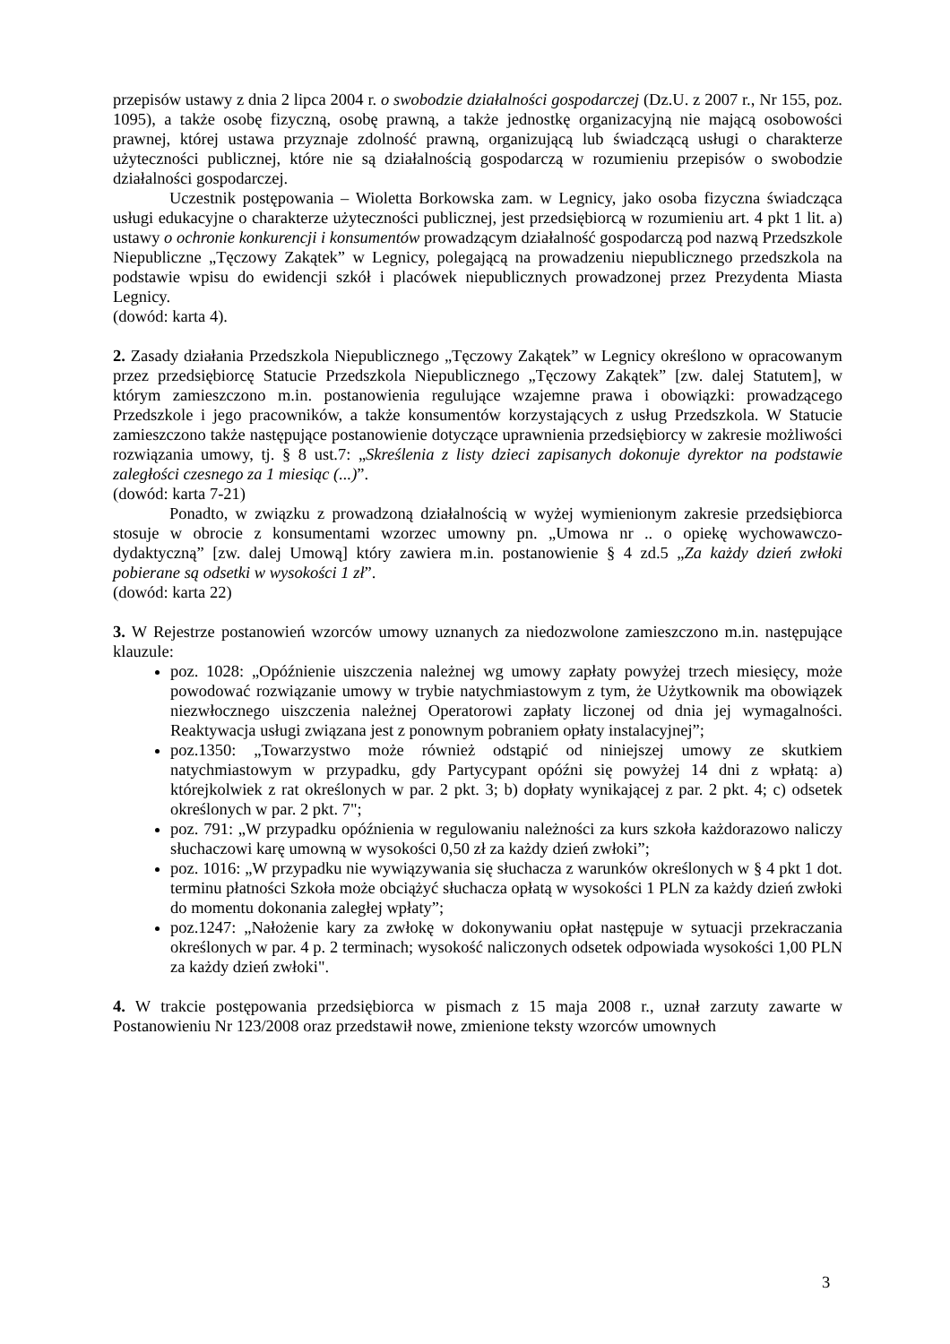przepisów ustawy z dnia 2 lipca 2004 r. o swobodzie działalności gospodarczej (Dz.U. z 2007 r., Nr 155, poz. 1095), a także osobę fizyczną, osobę prawną, a także jednostkę organizacyjną nie mającą osobowości prawnej, której ustawa przyznaje zdolność prawną, organizującą lub świadczącą usługi o charakterze użyteczności publicznej, które nie są działalnością gospodarczą w rozumieniu przepisów o swobodzie działalności gospodarczej.
Uczestnik postępowania – Wioletta Borkowska zam. w Legnicy, jako osoba fizyczna świadcząca usługi edukacyjne o charakterze użyteczności publicznej, jest przedsiębiorcą w rozumieniu art. 4 pkt 1 lit. a) ustawy o ochronie konkurencji i konsumentów prowadzącym działalność gospodarczą pod nazwą Przedszkole Niepubliczne „Tęczowy Zakątek” w Legnicy, polegającą na prowadzeniu niepublicznego przedszkola na podstawie wpisu do ewidencji szkół i placówek niepublicznych prowadzonej przez Prezydenta Miasta Legnicy.
(dowód: karta 4).
2. Zasady działania Przedszkola Niepublicznego „Tęczowy Zakątek” w Legnicy określono w opracowanym przez przedsiębiorcę Statucie Przedszkola Niepublicznego „Tęczowy Zakątek” [zw. dalej Statutem], w którym zamieszczono m.in. postanowienia regulujące wzajemne prawa i obowiązki: prowadzącego Przedszkole i jego pracowników, a także konsumentów korzystających z usług Przedszkola. W Statucie zamieszczono także następujące postanowienie dotyczące uprawnienia przedsiębiorcy w zakresie możliwości rozwiązania umowy, tj. § 8 ust.7: „Skreślenia z listy dzieci zapisanych dokonuje dyrektor na podstawie zaległości czesnego za 1 miesiąc (...)”.
(dowód: karta 7-21)
Ponadto, w związku z prowadzoną działalnością w wyżej wymienionym zakresie przedsiębiorca stosuje w obrocie z konsumentami wzorzec umowny pn. „Umowa nr .. o opiekę wychowawczo-dydaktyczną” [zw. dalej Umową] który zawiera m.in. postanowienie § 4 zd.5 „Za każdy dzień zwłoki pobierane są odsetki w wysokości 1 zł”.
(dowód: karta 22)
3. W Rejestrze postanowień wzorców umowy uznanych za niedozwolone zamieszczono m.in. następujące klauzule:
poz. 1028: „Opóźnienie uiszczenia należnej wg umowy zapłaty powyżej trzech miesięcy, może powodować rozwiązanie umowy w trybie natychmiastowym z tym, że Użytkownik ma obowiązek niezwłocznego uiszczenia należnej Operatorowi zapłaty liczonej od dnia jej wymagalności. Reaktywacja usługi związana jest z ponownym pobraniem opłaty instalacyjnej”;
poz.1350: „Towarzystwo może również odstąpić od niniejszej umowy ze skutkiem natychmiastowym w przypadku, gdy Partycypant opóźni się powyżej 14 dni z wpłatą: a) którejkolwiek z rat określonych w par. 2 pkt. 3; b) dopłaty wynikającej z par. 2 pkt. 4; c) odsetek określonych w par. 2 pkt. 7";
poz. 791: „W przypadku opóźnienia w regulowaniu należności za kurs szkoła każdorazowo naliczy słuchaczowi karę umowną w wysokości 0,50 zł za każdy dzień zwłoki”;
poz. 1016: „W przypadku nie wywiązywania się słuchacza z warunków określonych w § 4 pkt 1 dot. terminu płatności Szkoła może obciążyć słuchacza opłatą w wysokości 1 PLN za każdy dzień zwłoki do momentu dokonania zaległej wpłaty”;
poz.1247: „Nałożenie kary za zwłokę w dokonywaniu opłat następuje w sytuacji przekraczania określonych w par. 4 p. 2 terminach; wysokość naliczonych odsetek odpowiada wysokości 1,00 PLN za każdy dzień zwłoki".
4. W trakcie postępowania przedsiębiorca w pismach z 15 maja 2008 r., uznał zarzuty zawarte w Postanowieniu Nr 123/2008 oraz przedstawił nowe, zmienione teksty wzorców umownych
3